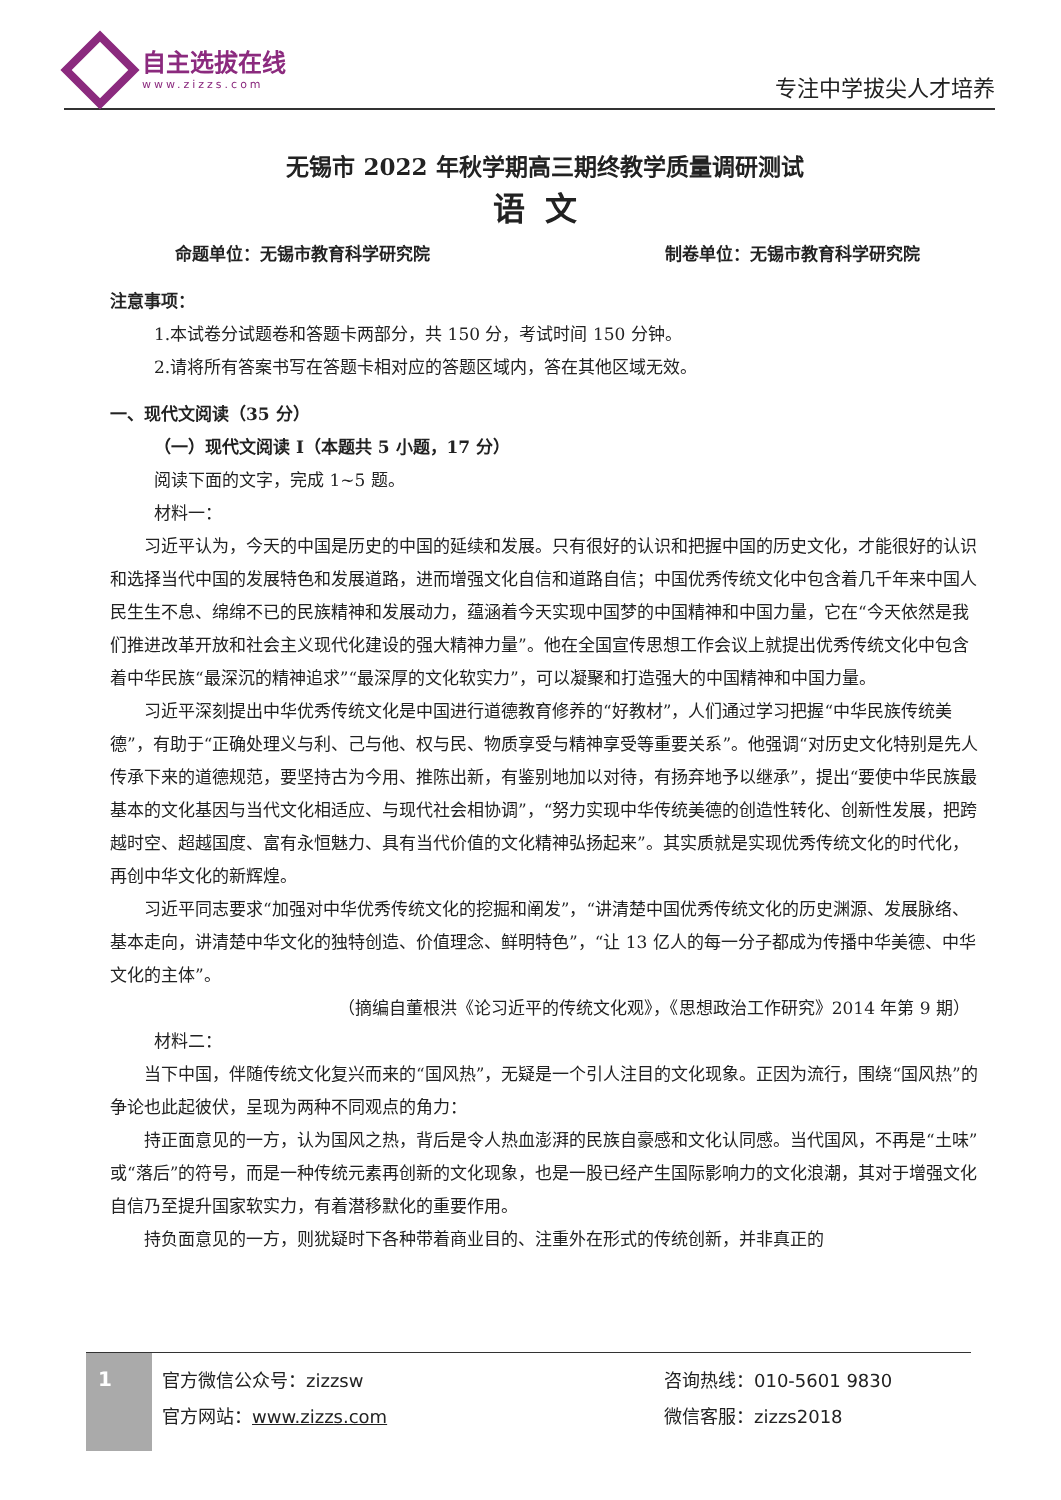自主选拔在线
www.zizzs.com
专注中学拔尖人才培养
无锡市 2022 年秋学期高三期终教学质量调研测试
语文
命题单位：无锡市教育科学研究院 制卷单位：无锡市教育科学研究院
注意事项：
1.本试卷分试题卷和答题卡两部分，共 150 分，考试时间 150 分钟。
2.请将所有答案书写在答题卡相对应的答题区域内，答在其他区域无效。
一、现代文阅读（35 分）
（一）现代文阅读 I（本题共 5 小题，17 分）
阅读下面的文字，完成 1~5 题。
材料一：
习近平认为，今天的中国是历史的中国的延续和发展。只有很好的认识和把握中国的历史文化，才能很好的认识和选择当代中国的发展特色和发展道路，进而增强文化自信和道路自信；中国优秀传统文化中包含着几千年来中国人民生生不息、绵绵不已的民族精神和发展动力，蕴涵着今天实现中国梦的中国精神和中国力量，它在“今天依然是我们推进改革开放和社会主义现代化建设的强大精神力量”。他在全国宣传思想工作会议上就提出优秀传统文化中包含着中华民族“最深沉的精神追求”“最深厚的文化软实力”，可以凝聚和打造强大的中国精神和中国力量。
习近平深刻提出中华优秀传统文化是中国进行道德教育修养的“好教材”，人们通过学习把握“中华民族传统美德”，有助于“正确处理义与利、己与他、权与民、物质享受与精神享受等重要关系”。他强调“对历史文化特别是先人传承下来的道德规范，要坚持古为今用、推陈出新，有鉴别地加以对待，有扬弃地予以继承”，提出“要使中华民族最基本的文化基因与当代文化相适应、与现代社会相协调”，“努力实现中华传统美德的创造性转化、创新性发展，把跨越时空、超越国度、富有永恒魅力、具有当代价值的文化精神弘扬起来”。其实质就是实现优秀传统文化的时代化，再创中华文化的新辉煌。
习近平同志要求“加强对中华优秀传统文化的挖掘和阐发”，“讲清楚中国优秀传统文化的历史渊源、发展脉络、基本走向，讲清楚中华文化的独特创造、价值理念、鲜明特色”，“让 13 亿人的每一分子都成为传播中华美德、中华文化的主体”。
（摘编自董根洪《论习近平的传统文化观》，《思想政治工作研究》2014 年第 9 期）
材料二：
当下中国，伴随传统文化复兴而来的“国风热”，无疑是一个引人注目的文化现象。正因为流行，围绕“国风热”的争论也此起彼伏，呈现为两种不同观点的角力：
持正面意见的一方，认为国风之热，背后是令人热血澎湃的民族自豪感和文化认同感。当代国风，不再是“土味”或“落后”的符号，而是一种传统元素再创新的文化现象，也是一股已经产生国际影响力的文化浪潮，其对于增强文化自信乃至提升国家软实力，有着潜移默化的重要作用。
持负面意见的一方，则犹疑时下各种带着商业目的、注重外在形式的传统创新，并非真正的
1
官方微信公众号：zizzsw
官方网站：www.zizzs.com
咨询热线：010-5601 9830
微信客服：zizzs2018